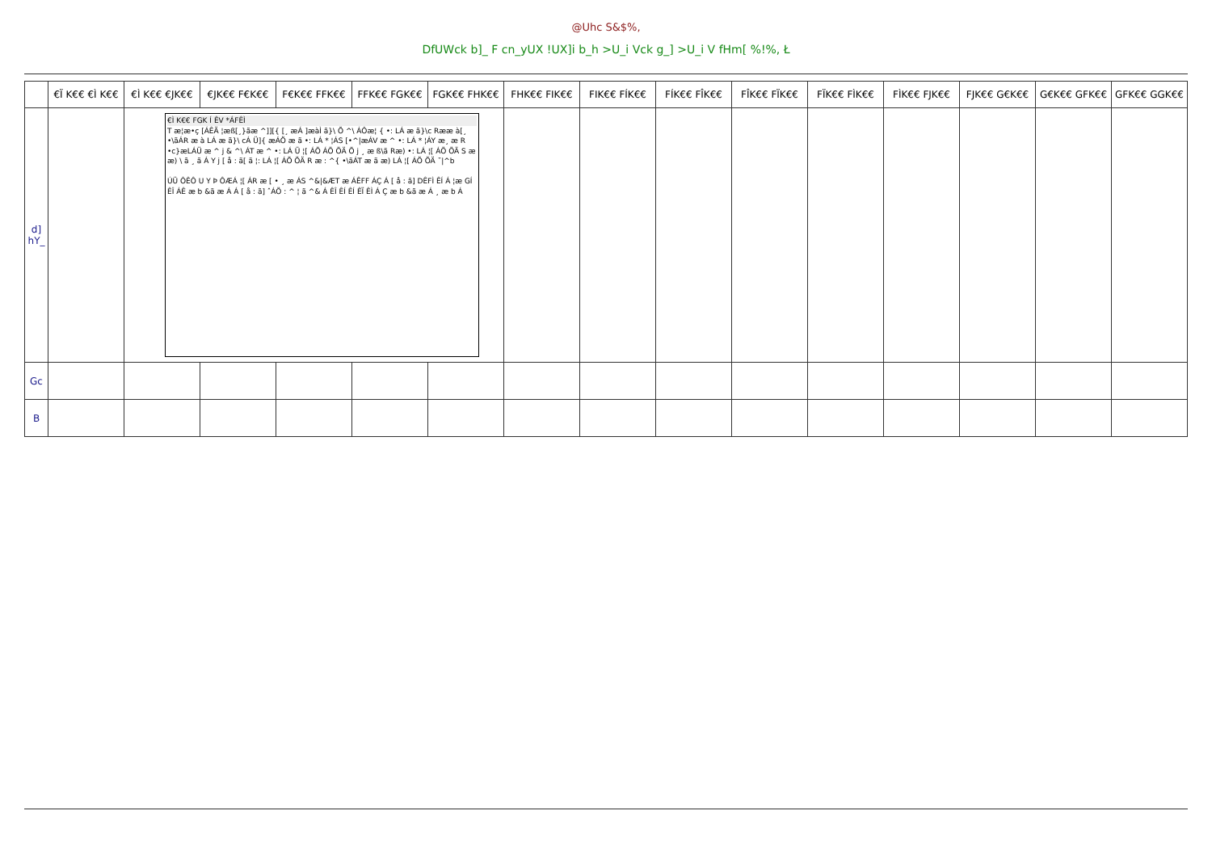@Uhc S&$%,
DfUWck b]_ F cn_yUX !UX]i b_h >U_i Vck g_] >U_i V fHm[ %!%, Ł
| | €Ï K€€ €Ì K€€ | €Ì K€€ €JK€€ | €JK€€ F€K€€ | F€K€€ FFK€€ | FFK€€ FGK€€ | FGK€€ FHK€€ | FHK€€ FIK€€ | FIK€€ FÍK€€ | FÍK€€ FÎK€€ | FÎK€€ FÏK€€ | FÏK€€ FÌK€€ | FÌK€€ FJK€€ | FJK€€ G€K€€ | G€K€€ GFK€€ | GFK€€ GGK€€ |
| --- | --- | --- | --- | --- | --- | --- | --- | --- | --- | --- | --- | --- | --- | --- | --- |
| d] hY_ | | €Ì K€€ FGK Í ÊV *ÁFÊÌ T æ¦æ•ç [ÁÊÄ ¦æß[¸}ãæ ^]][{ [¸ æÁ ]æàÌ ã}\ Õ ^\ ÁÔæ¦ { •: LÁ æ ã}\c Rææ à[¸ •\ãÁR æ à LÁ æ ã}\ cÁ Ü]{ æÁÖ æ ã •: LÁ * ¦ÁS [•^/æÁV æ ^ •: LÁ * ¦ÁY æ¸ æ R •c}æLÁÜ æ ^ j & ^\ ÁT æ ^ •: LÁ Ü ¦[ ÁÖ ÁÖ ÖÄ Õ j ¸ æ ß\ã Ræ) •: LÁ ¦[ ÁÖ ÖÄ S æ æ) \ ã ¸ ã Á Y j [ å : ã[ ã ¦: LÁ ¦[ ÁÖ ÖÄ R æ : ^{ •\ãÁT æ ã æ) LÁ ¦[ ÁÖ ÖÄ ˘/^b ÚÜ ÔÊÔ U Y Þ ÔÆÁ ¦[ ÁR æ [ • ¸ æ ÁS ^&/&ÆT æ ÁÊFF ÁÇ Á [ å : ã] DÊFÌ ÊÍ Á ¦æ GÍ ÊÎ ÁÊ æ b &ã æ Á Á [ å : ã] ˆÁÖ : ^ ¦ ã ^& Á ÊÎ ÊÍ ÊÍ ÊÏ ÊÌ Á Ç æ b &ã æ Á ¸ æ b Á | | | | | | | | | | | | | |
| Gc | | | | | | | | | | | | | | | |
| B | | | | | | | | | | | | | | | |